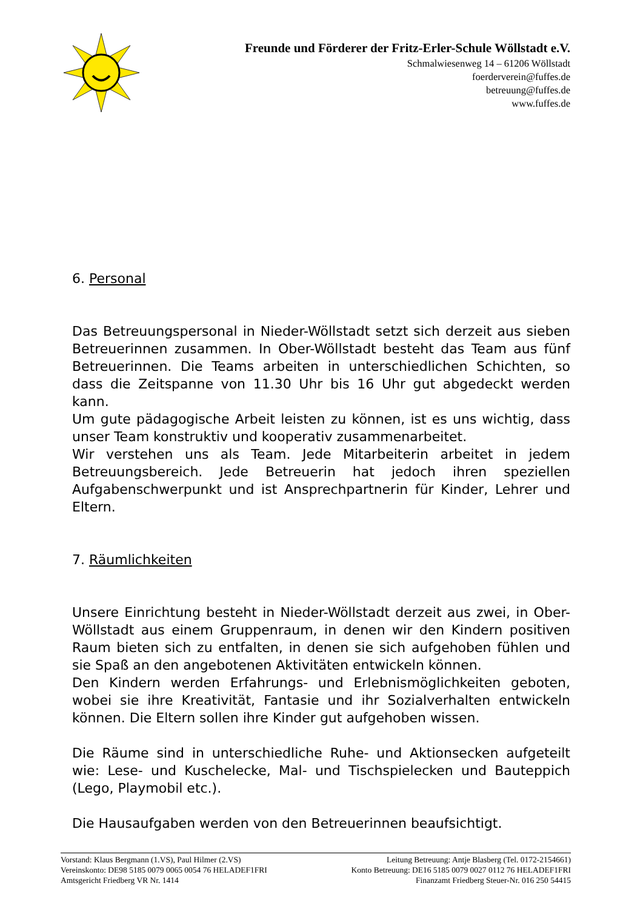Freunde und Förderer der Fritz-Erler-Schule Wöllstadt e.V.
Schmalwiesenweg 14 – 61206 Wöllstadt
foerderverein@fuffes.de
betreuung@fuffes.de
www.fuffes.de
6. Personal
Das Betreuungspersonal in Nieder-Wöllstadt setzt sich derzeit aus sieben Betreuerinnen zusammen. In Ober-Wöllstadt besteht das Team aus fünf Betreuerinnen. Die Teams arbeiten in unterschiedlichen Schichten, so dass die Zeitspanne von 11.30 Uhr bis 16 Uhr gut abgedeckt werden kann.
Um gute pädagogische Arbeit leisten zu können, ist es uns wichtig, dass unser Team konstruktiv und kooperativ zusammenarbeitet.
Wir verstehen uns als Team. Jede Mitarbeiterin arbeitet in jedem Betreuungsbereich. Jede Betreuerin hat jedoch ihren speziellen Aufgabenschwerpunkt und ist Ansprechpartnerin für Kinder, Lehrer und Eltern.
7. Räumlichkeiten
Unsere Einrichtung besteht in Nieder-Wöllstadt derzeit aus zwei, in Ober-Wöllstadt aus einem Gruppenraum, in denen wir den Kindern positiven Raum bieten sich zu entfalten, in denen sie sich aufgehoben fühlen und sie Spaß an den angebotenen Aktivitäten entwickeln können.
Den Kindern werden Erfahrungs- und Erlebnismöglichkeiten geboten, wobei sie ihre Kreativität, Fantasie und ihr Sozialverhalten entwickeln können. Die Eltern sollen ihre Kinder gut aufgehoben wissen.
Die Räume sind in unterschiedliche Ruhe- und Aktionsecken aufgeteilt wie: Lese- und Kuschelecke, Mal- und Tischspielecken und Bauteppich (Lego, Playmobil etc.).
Die Hausaufgaben werden von den Betreuerinnen beaufsichtigt.
Vorstand: Klaus Bergmann (1.VS), Paul Hilmer (2.VS) Leitung Betreuung: Antje Blasberg (Tel. 0172-2154661)
Vereinskonto: DE98 5185 0079 0065 0054 76 HELADEF1FRI Konto Betreuung: DE16 5185 0079 0027 0112 76 HELADEF1FRI
Amtsgericht Friedberg VR Nr. 1414 Finanzamt Friedberg Steuer-Nr. 016 250 54415